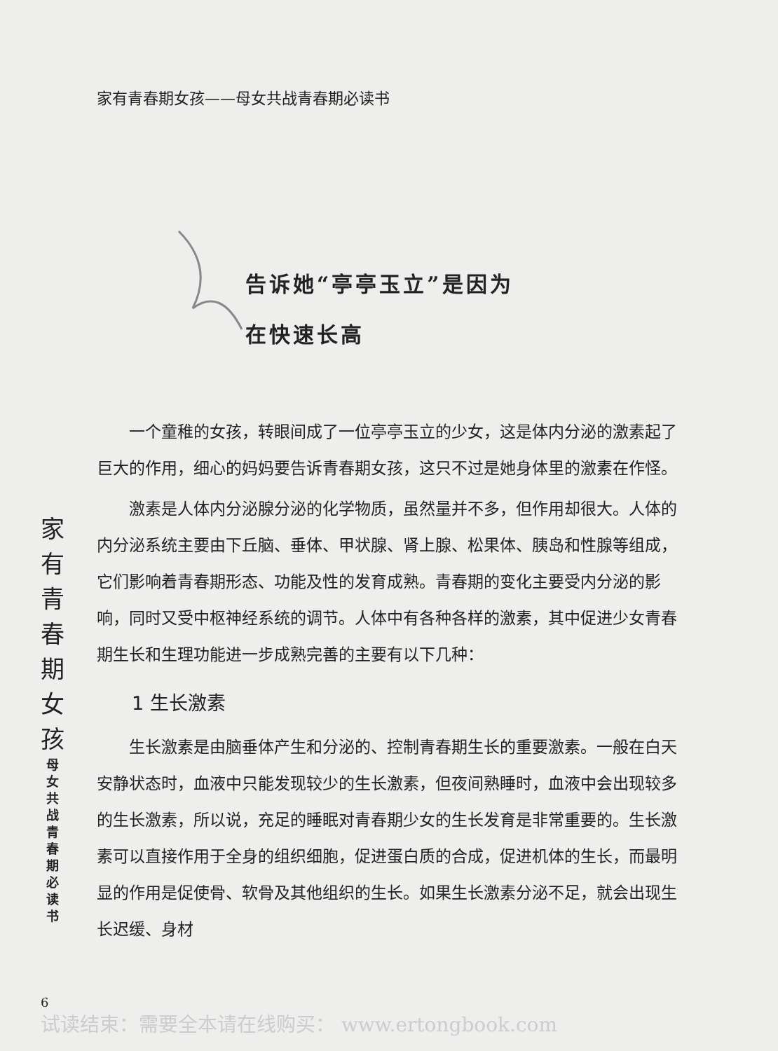家有青春期女孩——母女共战青春期必读书
告诉她“亭亭玉立”是因为
在快速长高
家
有
青
春
期
女
孩
母
女
共
战
青
春
期
必
读
书
一个童稚的女孩，转眼间成了一位亭亭玉立的少女，这是体内分泌的激素起了巨大的作用，细心的妈妈要告诉青春期女孩，这只不过是她身体里的激素在作怪。
激素是人体内分泌腺分泌的化学物质，虽然量并不多，但作用却很大。人体的内分泌系统主要由下丘脑、垂体、甲状腺、肾上腺、松果体、胰岛和性腺等组成，它们影响着青春期形态、功能及性的发育成熟。青春期的变化主要受内分泌的影响，同时又受中枢神经系统的调节。人体中有各种各样的激素，其中促进少女青春期生长和生理功能进一步成熟完善的主要有以下几种：
1 生长激素
生长激素是由脑垂体产生和分泌的、控制青春期生长的重要激素。一般在白天安静状态时，血液中只能发现较少的生长激素，但夜间熟睡时，血液中会出现较多的生长激素，所以说，充足的睡眠对青春期少女的生长发育是非常重要的。生长激素可以直接作用于全身的组织细胞，促进蛋白质的合成，促进机体的生长，而最明显的作用是促使骨、软骨及其他组织的生长。如果生长激素分泌不足，就会出现生长迟缓、身材
6
试读结束：需要全本请在线购买： www.ertongbook.com